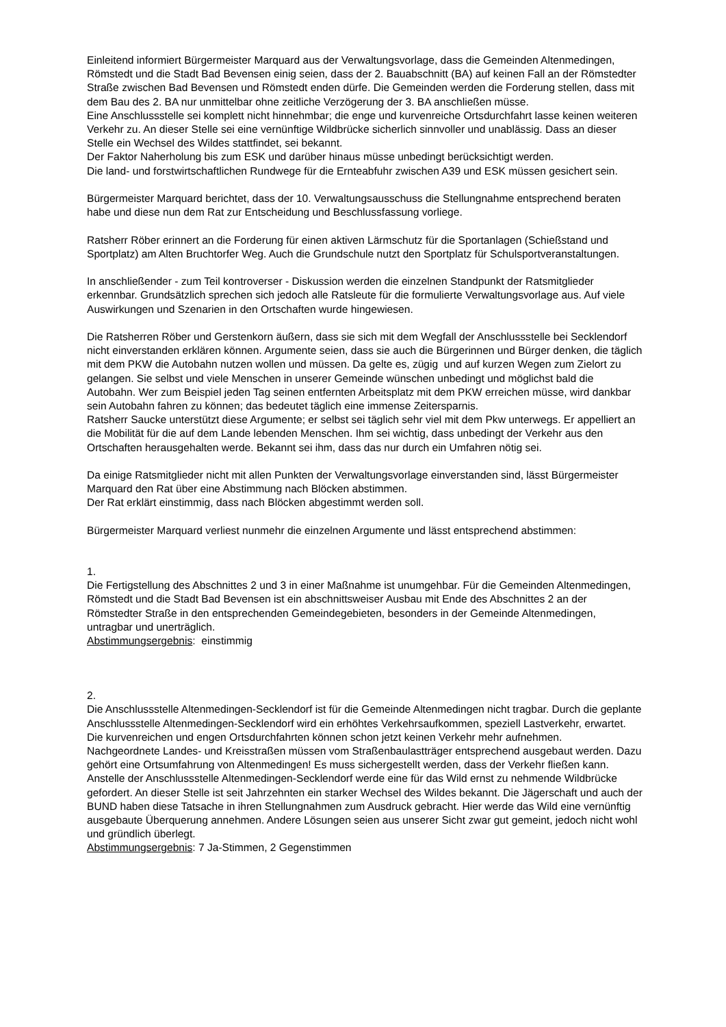Einleitend informiert Bürgermeister Marquard aus der Verwaltungsvorlage, dass die Gemeinden Altenmedingen, Römstedt und die Stadt Bad Bevensen einig seien, dass der 2. Bauabschnitt (BA) auf keinen Fall an der Römstedter Straße zwischen Bad Bevensen und Römstedt enden dürfe. Die Gemeinden werden die Forderung stellen, dass mit dem Bau des 2. BA nur unmittelbar ohne zeitliche Verzögerung der 3. BA anschließen müsse.
Eine Anschlussstelle sei komplett nicht hinnehmbar; die enge und kurvenreiche Ortsdurchfahrt lasse keinen weiteren Verkehr zu. An dieser Stelle sei eine vernünftige Wildbrücke sicherlich sinnvoller und unablässig. Dass an dieser Stelle ein Wechsel des Wildes stattfindet, sei bekannt.
Der Faktor Naherholung bis zum ESK und darüber hinaus müsse unbedingt berücksichtigt werden.
Die land- und forstwirtschaftlichen Rundwege für die Ernteabfuhr zwischen A39 und ESK müssen gesichert sein.
Bürgermeister Marquard berichtet, dass der 10. Verwaltungsausschuss die Stellungnahme entsprechend beraten habe und diese nun dem Rat zur Entscheidung und Beschlussfassung vorliege.
Ratsherr Röber erinnert an die Forderung für einen aktiven Lärmschutz für die Sportanlagen (Schießstand und Sportplatz) am Alten Bruchtorfer Weg. Auch die Grundschule nutzt den Sportplatz für Schulsportveranstaltungen.
In anschließender - zum Teil kontroverser - Diskussion werden die einzelnen Standpunkt der Ratsmitglieder erkennbar. Grundsätzlich sprechen sich jedoch alle Ratsleute für die formulierte Verwaltungsvorlage aus. Auf viele Auswirkungen und Szenarien in den Ortschaften wurde hingewiesen.
Die Ratsherren Röber und Gerstenkorn äußern, dass sie sich mit dem Wegfall der Anschlussstelle bei Secklendorf nicht einverstanden erklären können. Argumente seien, dass sie auch die Bürgerinnen und Bürger denken, die täglich mit dem PKW die Autobahn nutzen wollen und müssen. Da gelte es, zügig und auf kurzen Wegen zum Zielort zu gelangen. Sie selbst und viele Menschen in unserer Gemeinde wünschen unbedingt und möglichst bald die Autobahn. Wer zum Beispiel jeden Tag seinen entfernten Arbeitsplatz mit dem PKW erreichen müsse, wird dankbar sein Autobahn fahren zu können; das bedeutet täglich eine immense Zeitersparnis.
Ratsherr Saucke unterstützt diese Argumente; er selbst sei täglich sehr viel mit dem Pkw unterwegs. Er appelliert an die Mobilität für die auf dem Lande lebenden Menschen. Ihm sei wichtig, dass unbedingt der Verkehr aus den Ortschaften herausgehalten werde. Bekannt sei ihm, dass das nur durch ein Umfahren nötig sei.
Da einige Ratsmitglieder nicht mit allen Punkten der Verwaltungsvorlage einverstanden sind, lässt Bürgermeister Marquard den Rat über eine Abstimmung nach Blöcken abstimmen.
Der Rat erklärt einstimmig, dass nach Blöcken abgestimmt werden soll.
Bürgermeister Marquard verliest nunmehr die einzelnen Argumente und lässt entsprechend abstimmen:
1.
Die Fertigstellung des Abschnittes 2 und 3 in einer Maßnahme ist unumgehbar. Für die Gemeinden Altenmedingen, Römstedt und die Stadt Bad Bevensen ist ein abschnittsweiser Ausbau mit Ende des Abschnittes 2 an der Römstedter Straße in den entsprechenden Gemeindegebieten, besonders in der Gemeinde Altenmedingen, untragbar und unerträglich.
Abstimmungsergebnis: einstimmig
2.
Die Anschlussstelle Altenmedingen-Secklendorf ist für die Gemeinde Altenmedingen nicht tragbar. Durch die geplante Anschlussstelle Altenmedingen-Secklendorf wird ein erhöhtes Verkehrsaufkommen, speziell Lastverkehr, erwartet. Die kurvenreichen und engen Ortsdurchfahrten können schon jetzt keinen Verkehr mehr aufnehmen.
Nachgeordnete Landes- und Kreisstraßen müssen vom Straßenbaulastträger entsprechend ausgebaut werden. Dazu gehört eine Ortsumfahrung von Altenmedingen! Es muss sichergestellt werden, dass der Verkehr fließen kann.
Anstelle der Anschlussstelle Altenmedingen-Secklendorf werde eine für das Wild ernst zu nehmende Wildbrücke gefordert. An dieser Stelle ist seit Jahrzehnten ein starker Wechsel des Wildes bekannt. Die Jägerschaft und auch der BUND haben diese Tatsache in ihren Stellungnahmen zum Ausdruck gebracht. Hier werde das Wild eine vernünftig ausgebaute Überquerung annehmen. Andere Lösungen seien aus unserer Sicht zwar gut gemeint, jedoch nicht wohl und gründlich überlegt.
Abstimmungsergebnis: 7 Ja-Stimmen, 2 Gegenstimmen